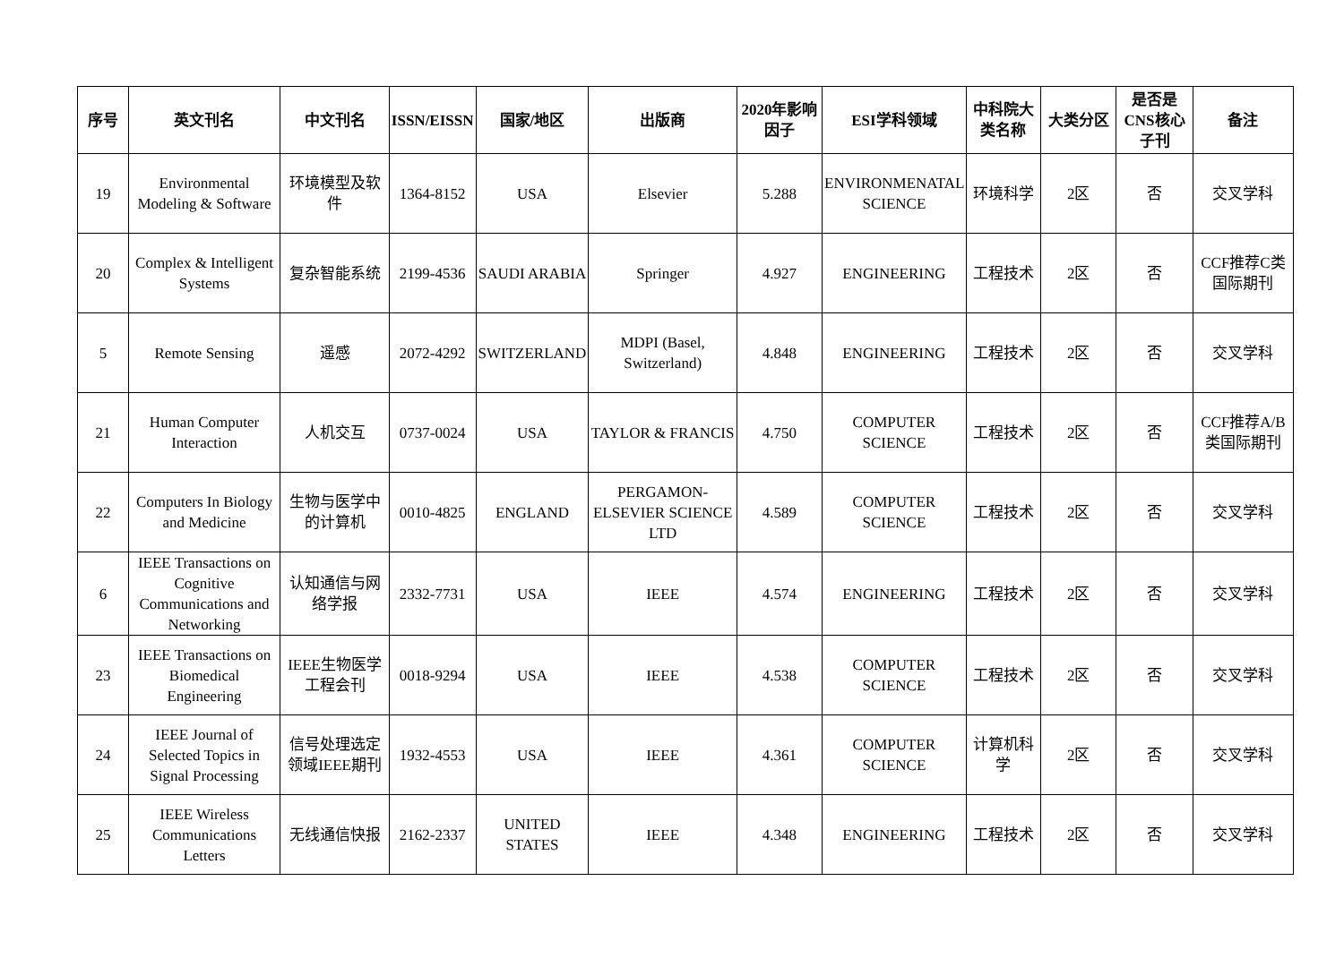| 序号 | 英文刊名 | 中文刊名 | ISSN/EISSN | 国家/地区 | 出版商 | 2020年影响因子 | ESI学科领域 | 中科院大类名称 | 大类分区 | 是否是CNS核心子刊 | 备注 |
| --- | --- | --- | --- | --- | --- | --- | --- | --- | --- | --- | --- |
| 19 | Environmental Modeling & Software | 环境模型及软件 | 1364-8152 | USA | Elsevier | 5.288 | ENVIRONMENATAL SCIENCE | 环境科学 | 2区 | 否 | 交叉学科 |
| 20 | Complex & Intelligent Systems | 复杂智能系统 | 2199-4536 | SAUDI ARABIA | Springer | 4.927 | ENGINEERING | 工程技术 | 2区 | 否 | CCF推荐C类国际期刊 |
| 5 | Remote Sensing | 遥感 | 2072-4292 | SWITZERLAND | MDPI (Basel, Switzerland) | 4.848 | ENGINEERING | 工程技术 | 2区 | 否 | 交叉学科 |
| 21 | Human Computer Interaction | 人机交互 | 0737-0024 | USA | TAYLOR & FRANCIS | 4.750 | COMPUTER SCIENCE | 工程技术 | 2区 | 否 | CCF推荐A/B类国际期刊 |
| 22 | Computers In Biology and Medicine | 生物与医学中的计算机 | 0010-4825 | ENGLAND | PERGAMON-ELSEVIER SCIENCE LTD | 4.589 | COMPUTER SCIENCE | 工程技术 | 2区 | 否 | 交叉学科 |
| 6 | IEEE Transactions on Cognitive Communications and Networking | 认知通信与网络学报 | 2332-7731 | USA | IEEE | 4.574 | ENGINEERING | 工程技术 | 2区 | 否 | 交叉学科 |
| 23 | IEEE Transactions on Biomedical Engineering | IEEE生物医学工程会刊 | 0018-9294 | USA | IEEE | 4.538 | COMPUTER SCIENCE | 工程技术 | 2区 | 否 | 交叉学科 |
| 24 | IEEE Journal of Selected Topics in Signal Processing | 信号处理选定领域IEEE期刊 | 1932-4553 | USA | IEEE | 4.361 | COMPUTER SCIENCE | 计算机科学 | 2区 | 否 | 交叉学科 |
| 25 | IEEE Wireless Communications Letters | 无线通信快报 | 2162-2337 | UNITED STATES | IEEE | 4.348 | ENGINEERING | 工程技术 | 2区 | 否 | 交叉学科 |